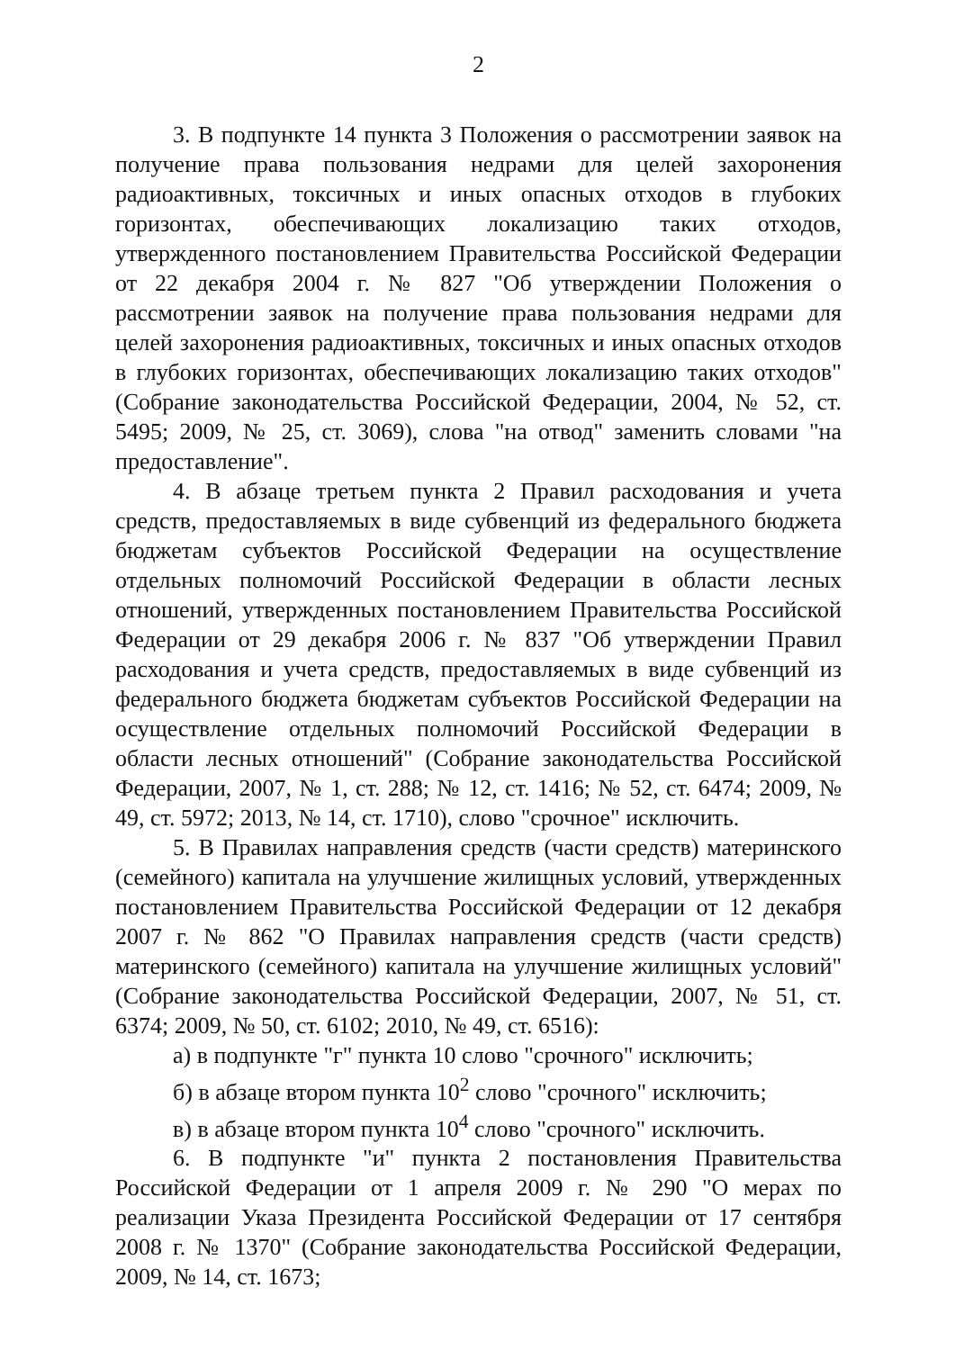2
3. В подпункте 14 пункта 3 Положения о рассмотрении заявок на получение права пользования недрами для целей захоронения радиоактивных, токсичных и иных опасных отходов в глубоких горизонтах, обеспечивающих локализацию таких отходов, утвержденного постановлением Правительства Российской Федерации от 22 декабря 2004 г. № 827 "Об утверждении Положения о рассмотрении заявок на получение права пользования недрами для целей захоронения радиоактивных, токсичных и иных опасных отходов в глубоких горизонтах, обеспечивающих локализацию таких отходов" (Собрание законодательства Российской Федерации, 2004, № 52, ст. 5495; 2009, № 25, ст. 3069), слова "на отвод" заменить словами "на предоставление".
4. В абзаце третьем пункта 2 Правил расходования и учета средств, предоставляемых в виде субвенций из федерального бюджета бюджетам субъектов Российской Федерации на осуществление отдельных полномочий Российской Федерации в области лесных отношений, утвержденных постановлением Правительства Российской Федерации от 29 декабря 2006 г. № 837 "Об утверждении Правил расходования и учета средств, предоставляемых в виде субвенций из федерального бюджета бюджетам субъектов Российской Федерации на осуществление отдельных полномочий Российской Федерации в области лесных отношений" (Собрание законодательства Российской Федерации, 2007, № 1, ст. 288; № 12, ст. 1416; № 52, ст. 6474; 2009, № 49, ст. 5972; 2013, № 14, ст. 1710), слово "срочное" исключить.
5. В Правилах направления средств (части средств) материнского (семейного) капитала на улучшение жилищных условий, утвержденных постановлением Правительства Российской Федерации от 12 декабря 2007 г. № 862 "О Правилах направления средств (части средств) материнского (семейного) капитала на улучшение жилищных условий" (Собрание законодательства Российской Федерации, 2007, № 51, ст. 6374; 2009, № 50, ст. 6102; 2010, № 49, ст. 6516):
а) в подпункте "г" пункта 10 слово "срочного" исключить;
б) в абзаце втором пункта 10<sup>2</sup> слово "срочного" исключить;
в) в абзаце втором пункта 10<sup>4</sup> слово "срочного" исключить.
6. В подпункте "и" пункта 2 постановления Правительства Российской Федерации от 1 апреля 2009 г. № 290 "О мерах по реализации Указа Президента Российской Федерации от 17 сентября 2008 г. № 1370" (Собрание законодательства Российской Федерации, 2009, № 14, ст. 1673;